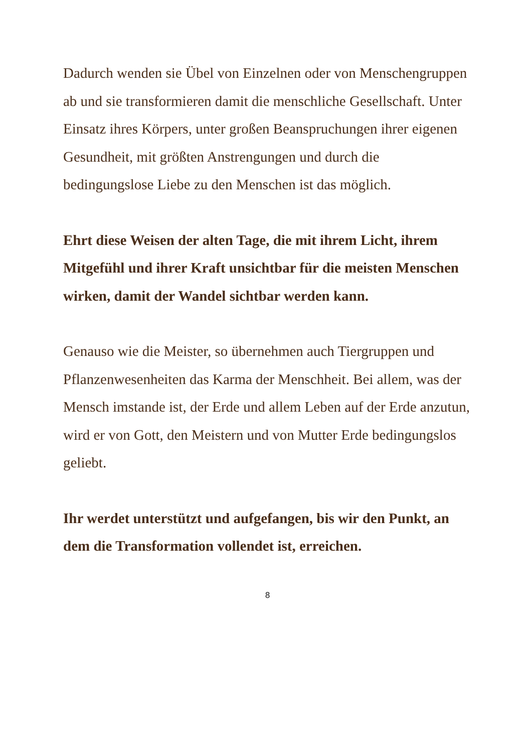Dadurch wenden sie Übel von Einzelnen oder von Menschengruppen ab und sie transformieren damit die menschliche Gesellschaft. Unter Einsatz ihres Körpers, unter großen Beanspruchungen ihrer eigenen Gesundheit, mit größten Anstrengungen und durch die bedingungslose Liebe zu den Menschen ist das möglich.
Ehrt diese Weisen der alten Tage, die mit ihrem Licht, ihrem Mitgefühl und ihrer Kraft unsichtbar für die meisten Menschen wirken, damit der Wandel sichtbar werden kann.
Genauso wie die Meister, so übernehmen auch Tiergruppen und Pflanzenwesenheiten das Karma der Menschheit. Bei allem, was der Mensch imstande ist, der Erde und allem Leben auf der Erde anzutun, wird er von Gott, den Meistern und von Mutter Erde bedingungslos geliebt.
Ihr werdet unterstützt und aufgefangen, bis wir den Punkt, an dem die Transformation vollendet ist, erreichen.
8